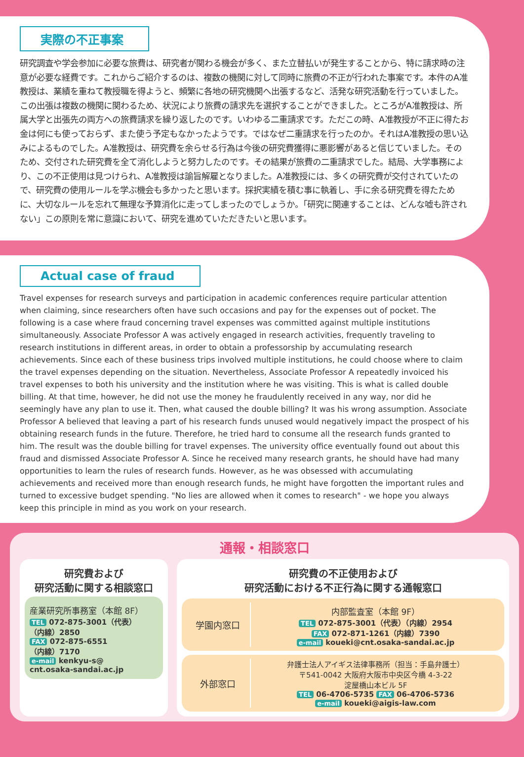実際の不正事案
研究調査や学会参加に必要な旅費は、研究者が関わる機会が多く、また立替払いが発生することから、特に請求時の注意が必要な経費です。これからご紹介するのは、複数の機関に対して同時に旅費の不正が行われた事案です。本件のA准教授は、業績を重ねて教授職を得ようと、頻繁に各地の研究機関へ出張するなど、活発な研究活動を行っていました。この出張は複数の機関に関わるため、状況により旅費の請求先を選択することができました。ところがA准教授は、所属大学と出張先の両方への旅費請求を繰り返したのです。いわゆる二重請求です。ただこの時、A准教授が不正に得たお金は何にも使っておらず、また使う予定もなかったようです。ではなぜ二重請求を行ったのか。それはA准教授の思い込みによるものでした。A准教授は、研究費を余らせる行為は今後の研究費獲得に悪影響があると信じていました。そのため、交付された研究費を全て消化しようと努力したのです。その結果が旅費の二重請求でした。結局、大学事務により、この不正使用は見つけられ、A准教授は諭旨解雇となりました。A准教授には、多くの研究費が交付されていたので、研究費の使用ルールを学ぶ機会も多かったと思います。採択実績を積む事に執着し、手に余る研究費を得たために、大切なルールを忘れて無理な予算消化に走ってしまったのでしょうか。「研究に関連することは、どんな嘘も許されない」この原則を常に意識において、研究を進めていただきたいと思います。
Actual case of fraud
Travel expenses for research surveys and participation in academic conferences require particular attention when claiming, since researchers often have such occasions and pay for the expenses out of pocket. The following is a case where fraud concerning travel expenses was committed against multiple institutions simultaneously. Associate Professor A was actively engaged in research activities, frequently traveling to research institutions in different areas, in order to obtain a professorship by accumulating research achievements. Since each of these business trips involved multiple institutions, he could choose where to claim the travel expenses depending on the situation. Nevertheless, Associate Professor A repeatedly invoiced his travel expenses to both his university and the institution where he was visiting. This is what is called double billing. At that time, however, he did not use the money he fraudulently received in any way, nor did he seemingly have any plan to use it. Then, what caused the double billing? It was his wrong assumption. Associate Professor A believed that leaving a part of his research funds unused would negatively impact the prospect of his obtaining research funds in the future. Therefore, he tried hard to consume all the research funds granted to him. The result was the double billing for travel expenses. The university office eventually found out about this fraud and dismissed Associate Professor A. Since he received many research grants, he should have had many opportunities to learn the rules of research funds. However, as he was obsessed with accumulating achievements and received more than enough research funds, he might have forgotten the important rules and turned to excessive budget spending. "No lies are allowed when it comes to research" - we hope you always keep this principle in mind as you work on your research.
通報・相談窓口
研究費および
研究活動に関する相談窓口
産業研究所事務室（本館 8F）
TEL 072-875-3001（代表）
（内線）2850
FAX 072-875-6551
（内線）7170
e-mail kenkyu-s@
cnt.osaka-sandai.ac.jp
研究費の不正使用および
研究活動における不正行為に関する通報窓口
学園内窓口 内部監査室（本館 9F）
TEL 072-875-3001（代表）（内線）2954
FAX 072-871-1261（内線）7390
e-mail koueki@cnt.osaka-sandai.ac.jp
外部窓口
弁護士法人アイギス法律事務所（担当：手島弁護士）
〒541-0042 大阪府大阪市中央区今橋 4-3-22
淀屋橋山本ビル 5F
TEL 06-4706-5735 FAX 06-4706-5736
e-mail koueki@aigis-law.com